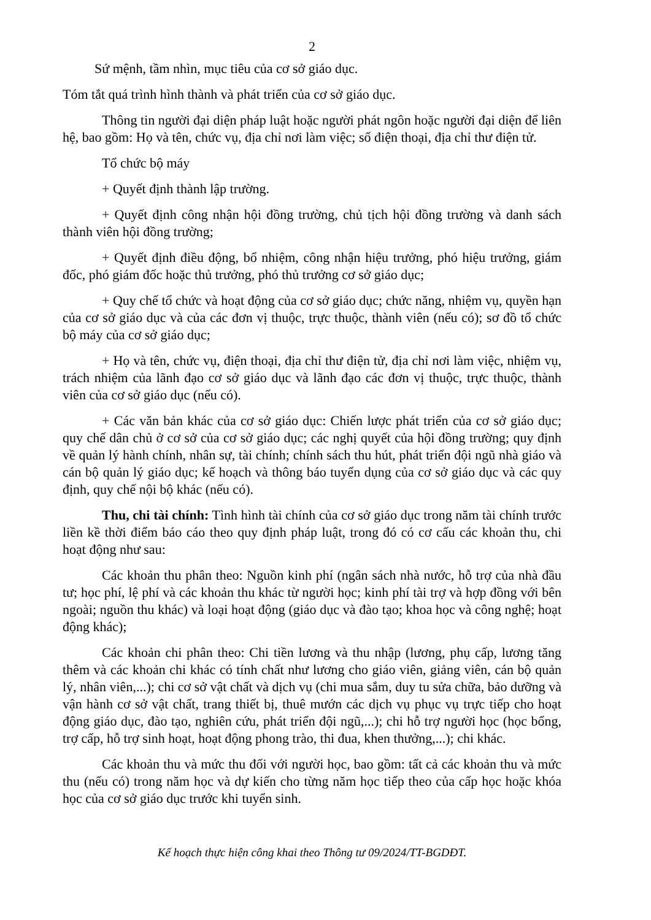2
Sứ mệnh, tầm nhìn, mục tiêu của cơ sở giáo dục.
Tóm tắt quá trình hình thành và phát triển của cơ sở giáo dục.
Thông tin người đại diện pháp luật hoặc người phát ngôn hoặc người đại diện để liên hệ, bao gồm: Họ và tên, chức vụ, địa chỉ nơi làm việc; số điện thoại, địa chỉ thư điện tử.
Tổ chức bộ máy
+ Quyết định thành lập trường.
+ Quyết định công nhận hội đồng trường, chủ tịch hội đồng trường và danh sách thành viên hội đồng trường;
+ Quyết định điều động, bổ nhiệm, công nhận hiệu trưởng, phó hiệu trưởng, giám đốc, phó giám đốc hoặc thủ trưởng, phó thủ trưởng cơ sở giáo dục;
+ Quy chế tổ chức và hoạt động của cơ sở giáo dục; chức năng, nhiệm vụ, quyền hạn của cơ sở giáo dục và của các đơn vị thuộc, trực thuộc, thành viên (nếu có); sơ đồ tổ chức bộ máy của cơ sở giáo dục;
+ Họ và tên, chức vụ, điện thoại, địa chỉ thư điện tử, địa chỉ nơi làm việc, nhiệm vụ, trách nhiệm của lãnh đạo cơ sở giáo dục và lãnh đạo các đơn vị thuộc, trực thuộc, thành viên của cơ sở giáo dục (nếu có).
+ Các văn bản khác của cơ sở giáo dục: Chiến lược phát triển của cơ sở giáo dục; quy chế dân chủ ở cơ sở của cơ sở giáo dục; các nghị quyết của hội đồng trường; quy định về quản lý hành chính, nhân sự, tài chính; chính sách thu hút, phát triển đội ngũ nhà giáo và cán bộ quản lý giáo dục; kế hoạch và thông báo tuyển dụng của cơ sở giáo dục và các quy định, quy chế nội bộ khác (nếu có).
Thu, chi tài chính: Tình hình tài chính của cơ sở giáo dục trong năm tài chính trước liền kề thời điểm báo cáo theo quy định pháp luật, trong đó có cơ cấu các khoản thu, chi hoạt động như sau:
Các khoản thu phân theo: Nguồn kinh phí (ngân sách nhà nước, hỗ trợ của nhà đầu tư; học phí, lệ phí và các khoản thu khác từ người học; kinh phí tài trợ và hợp đồng với bên ngoài; nguồn thu khác) và loại hoạt động (giáo dục và đào tạo; khoa học và công nghệ; hoạt động khác);
Các khoản chi phân theo: Chi tiền lương và thu nhập (lương, phụ cấp, lương tăng thêm và các khoản chi khác có tính chất như lương cho giáo viên, giảng viên, cán bộ quản lý, nhân viên,...); chi cơ sở vật chất và dịch vụ (chi mua sắm, duy tu sửa chữa, bảo dưỡng và vận hành cơ sở vật chất, trang thiết bị, thuê mướn các dịch vụ phục vụ trực tiếp cho hoạt động giáo dục, đào tạo, nghiên cứu, phát triển đội ngũ,...); chi hỗ trợ người học (học bổng, trợ cấp, hỗ trợ sinh hoạt, hoạt động phong trào, thi đua, khen thưởng,...); chi khác.
Các khoản thu và mức thu đối với người học, bao gồm: tất cả các khoản thu và mức thu (nếu có) trong năm học và dự kiến cho từng năm học tiếp theo của cấp học hoặc khóa học của cơ sở giáo dục trước khi tuyển sinh.
Kế hoạch thực hiện công khai theo Thông tư 09/2024/TT-BGDĐT.